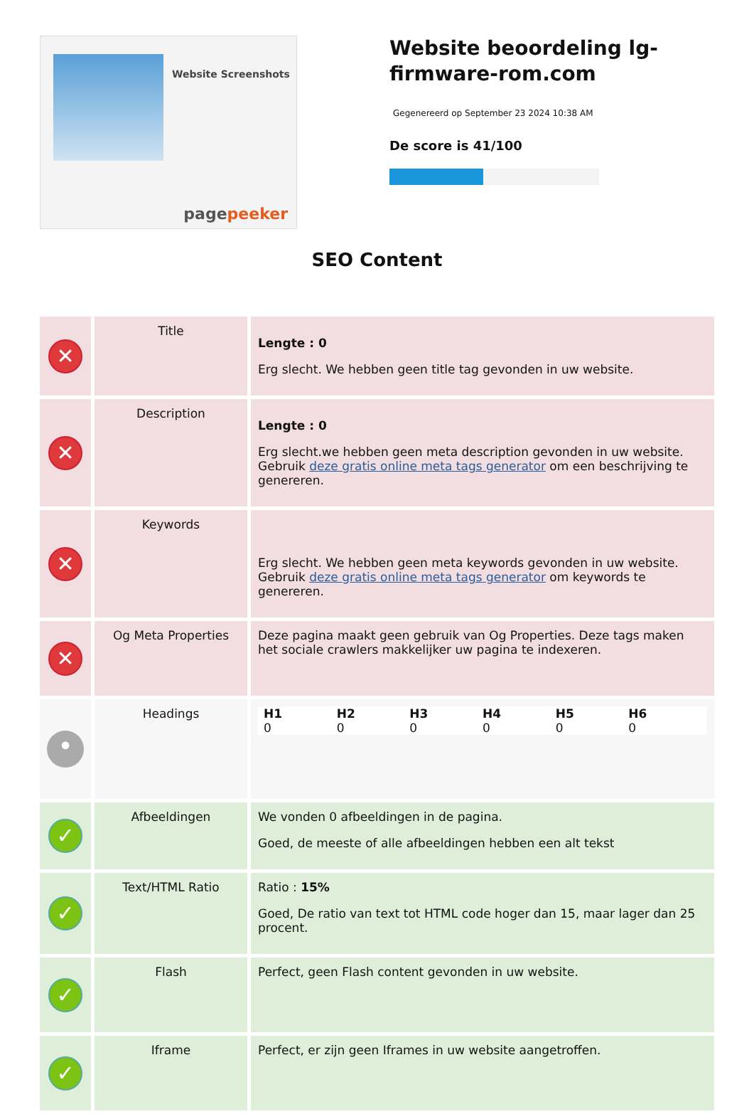Website Screenshots
pagepeeker
Website beoordeling lg-firmware-rom.com
Gegenereerd op September 23 2024 10:38 AM
De score is 41/100
SEO Content
| ✕ | Title | Lengte : 0 Erg slecht. We hebben geen title tag gevonden in uw website. |
| ✕ | Description | Lengte : 0 Erg slecht.we hebben geen meta description gevonden in uw website. Gebruik deze gratis online meta tags generator om een beschrijving te genereren. |
| ✕ | Keywords | Erg slecht. We hebben geen meta keywords gevonden in uw website. Gebruik deze gratis online meta tags generator om keywords te genereren. |
| ✕ | Og Meta Properties | Deze pagina maakt geen gebruik van Og Properties. Deze tags maken het sociale crawlers makkelijker uw pagina te indexeren. |
| • | Headings | H1 0 H2 0 H3 0 H4 0 H5 0 H6 0 |
| ✓ | Afbeeldingen | We vonden 0 afbeeldingen in de pagina. Goed, de meeste of alle afbeeldingen hebben een alt tekst |
| ✓ | Text/HTML Ratio | Ratio : 15% Goed, De ratio van text tot HTML code hoger dan 15, maar lager dan 25 procent. |
| ✓ | Flash | Perfect, geen Flash content gevonden in uw website. |
| ✓ | Iframe | Perfect, er zijn geen Iframes in uw website aangetroffen. |